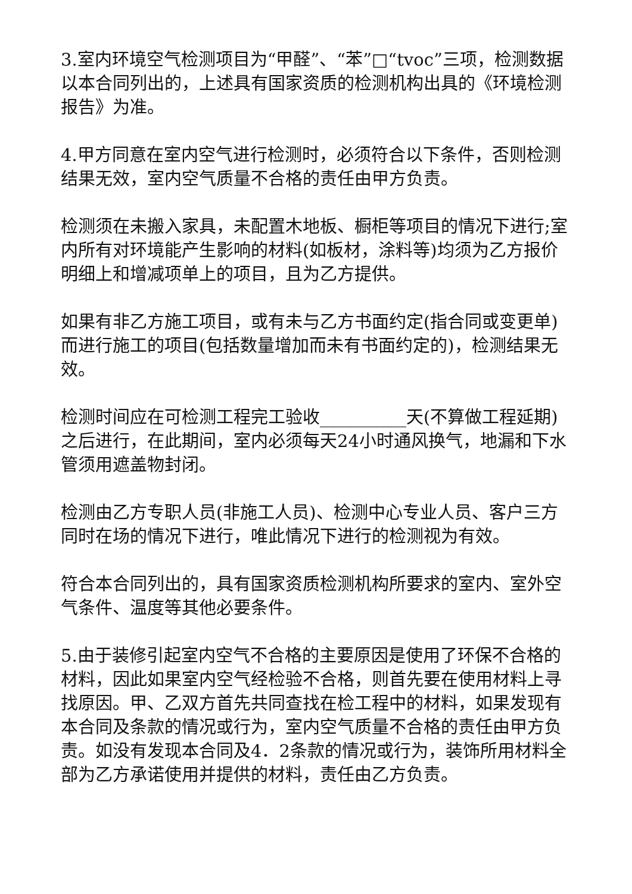3.室内环境空气检测项目为“甲醛”、“苯”□“tvoc”三项，检测数据以本合同列出的，上述具有国家资质的检测机构出具的《环境检测报告》为准。
4.甲方同意在室内空气进行检测时，必须符合以下条件，否则检测结果无效，室内空气质量不合格的责任由甲方负责。
检测须在未搬入家具，未配置木地板、橱柜等项目的情况下进行;室内所有对环境能产生影响的材料(如板材，涂料等)均须为乙方报价明细上和增减项单上的项目，且为乙方提供。
如果有非乙方施工项目，或有未与乙方书面约定(指合同或变更单)而进行施工的项目(包括数量增加而未有书面约定的)，检测结果无效。
检测时间应在可检测工程完工验收__________天(不算做工程延期)之后进行，在此期间，室内必须每天24小时通风换气，地漏和下水管须用遮盖物封闭。
检测由乙方专职人员(非施工人员)、检测中心专业人员、客户三方同时在场的情况下进行，唯此情况下进行的检测视为有效。
符合本合同列出的，具有国家资质检测机构所要求的室内、室外空气条件、温度等其他必要条件。
5.由于装修引起室内空气不合格的主要原因是使用了环保不合格的材料，因此如果室内空气经检验不合格，则首先要在使用材料上寻找原因。甲、乙双方首先共同查找在检工程中的材料，如果发现有本合同及条款的情况或行为，室内空气质量不合格的责任由甲方负责。如没有发现本合同及4．2条款的情况或行为，装饰所用材料全部为乙方承诺使用并提供的材料，责任由乙方负责。